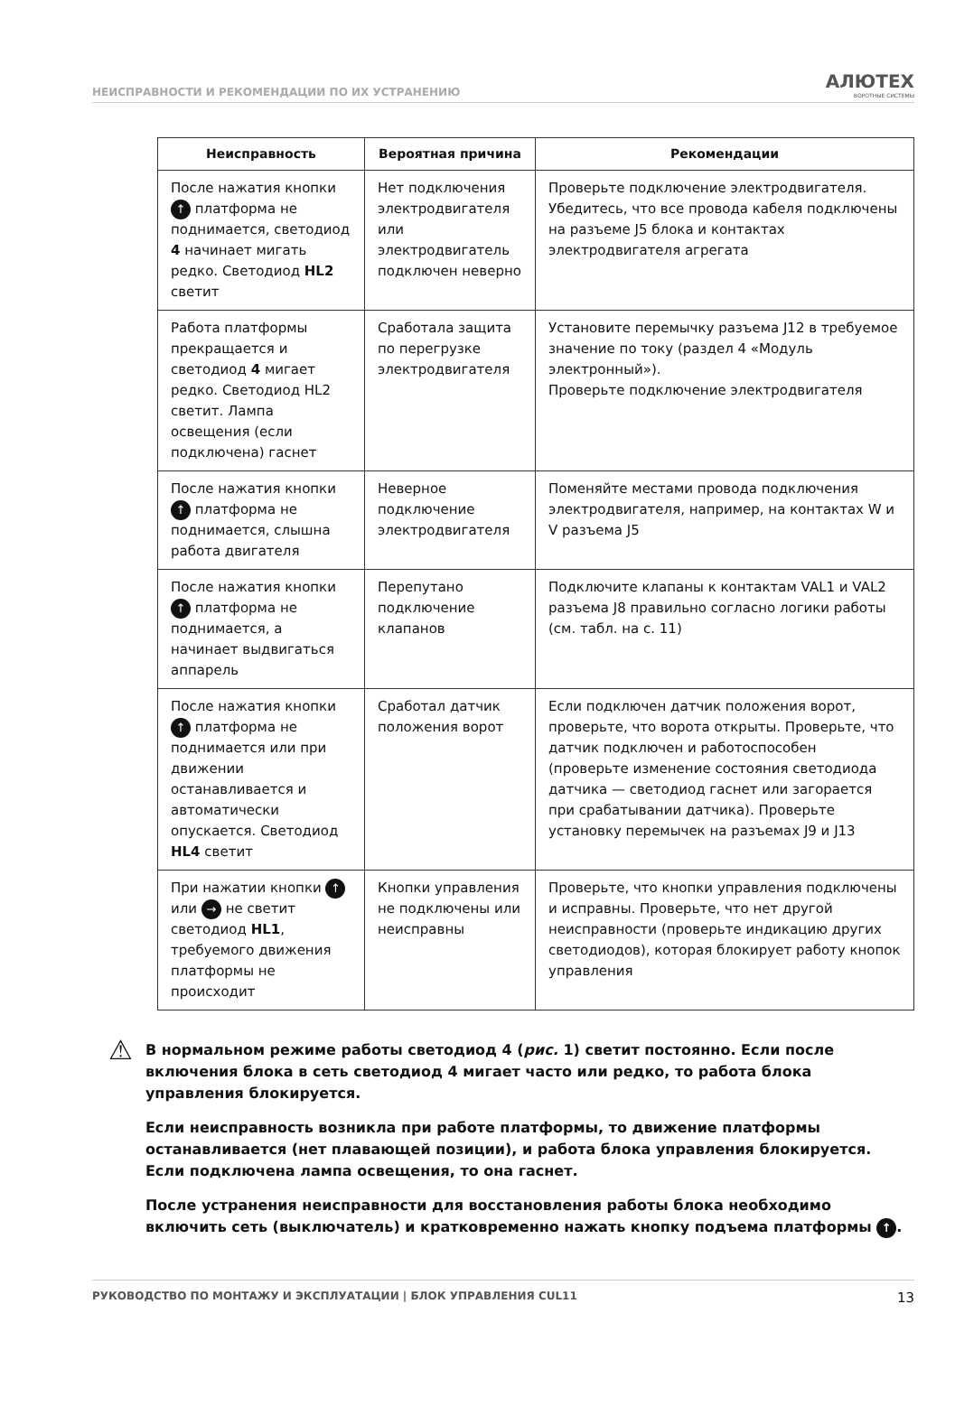НЕИСПРАВНОСТИ И РЕКОМЕНДАЦИИ ПО ИХ УСТРАНЕНИЮ
АЛЮТЕХ
ВОРОТНЫЕ СИСТЕМЫ
| Неисправность | Вероятная причина | Рекомендации |
| --- | --- | --- |
| После нажатия кнопки ↑ платформа не поднимается, светодиод 4 начинает мигать редко. Светодиод HL2 светит | Нет подключения электродвигателя или электродвигатель подключен неверно | Проверьте подключение электродвигателя. Убедитесь, что все провода кабеля подключены на разъеме J5 блока и контактах электродвигателя агрегата |
| Работа платформы прекращается и светодиод 4 мигает редко. Светодиод HL2 светит. Лампа освещения (если подключена) гаснет | Сработала защита по перегрузке электродвигателя | Установите перемычку разъема J12 в требуемое значение по току (раздел 4 «Модуль электронный»). Проверьте подключение электродвигателя |
| После нажатия кнопки ↑ платформа не поднимается, слышна работа двигателя | Неверное подключение электродвигателя | Поменяйте местами провода подключения электродвигателя, например, на контактах W и V разъема J5 |
| После нажатия кнопки ↑ платформа не поднимается, а начинает выдвигаться аппарель | Перепутано подключение клапанов | Подключите клапаны к контактам VAL1 и VAL2 разъема J8 правильно согласно логики работы (см. табл. на с. 11) |
| После нажатия кнопки ↑ платформа не поднимается или при движении останавливается и автоматически опускается. Светодиод HL4 светит | Сработал датчик положения ворот | Если подключен датчик положения ворот, проверьте, что ворота открыты. Проверьте, что датчик подключен и работоспособен (проверьте изменение состояния светодиода датчика — светодиод гаснет или загорается при срабатывании датчика). Проверьте установку перемычек на разъемах J9 и J13 |
| При нажатии кнопки ↑ или → не светит светодиод HL1 , требуемого движения платформы не происходит | Кнопки управления не подключены или неисправны | Проверьте, что кнопки управления подключены и исправны. Проверьте, что нет другой неисправности (проверьте индикацию других светодиодов), которая блокирует работу кнопок управления |
⚠
В нормальном режиме работы светодиод 4 (рис. 1) светит постоянно. Если после включения блока в сеть светодиод 4 мигает часто или редко, то работа блока управления блокируется.
Если неисправность возникла при работе платформы, то движение платформы останавливается (нет плавающей позиции), и работа блока управления блокируется. Если подключена лампа освещения, то она гаснет.
После устранения неисправности для восстановления работы блока необходимо включить сеть (выключатель) и кратковременно нажать кнопку подъема платформы ↑.
РУКОВОДСТВО ПО МОНТАЖУ И ЭКСПЛУАТАЦИИ | БЛОК УПРАВЛЕНИЯ CUL11 13